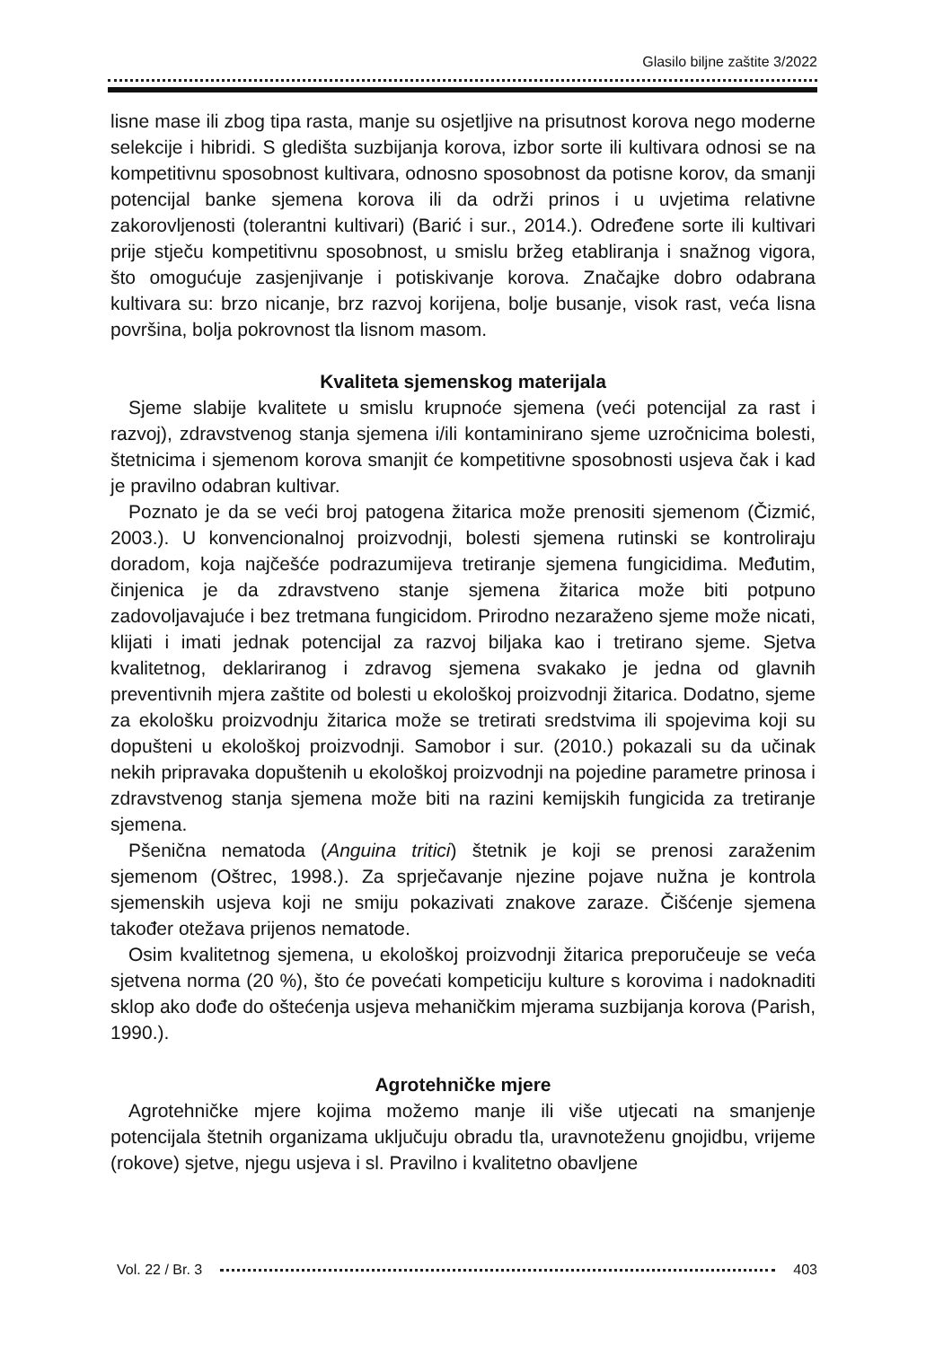Glasilo biljne zaštite 3/2022
lisne mase ili zbog tipa rasta, manje su osjetljive na prisutnost korova nego moderne selekcije i hibridi. S gledišta suzbijanja korova, izbor sorte ili kultivara odnosi se na kompetitivnu sposobnost kultivara, odnosno sposobnost da potisne korov, da smanji potencijal banke sjemena korova ili da održi prinos i u uvjetima relativne zakorovljenosti (tolerantni kultivari) (Barić i sur., 2014.). Određene sorte ili kultivari prije stječu kompetitivnu sposobnost, u smislu bržeg etabliranja i snažnog vigora, što omogućuje zasjenjivanje i potiskivanje korova. Značajke dobro odabrana kultivara su: brzo nicanje, brz razvoj korijena, bolje busanje, visok rast, veća lisna površina, bolja pokrovnost tla lisnom masom.
Kvaliteta sjemenskog materijala
Sjeme slabije kvalitete u smislu krupnoće sjemena (veći potencijal za rast i razvoj), zdravstvenog stanja sjemena i/ili kontaminirano sjeme uzročnicima bolesti, štetnicima i sjemenom korova smanjit će kompetitivne sposobnosti usjeva čak i kad je pravilno odabran kultivar.
Poznato je da se veći broj patogena žitarica može prenositi sjemenom (Čizmić, 2003.). U konvencionalnoj proizvodnji, bolesti sjemena rutinski se kontroliraju doradom, koja najčešće podrazumijeva tretiranje sjemena fungicidima. Međutim, činjenica je da zdravstveno stanje sjemena žitarica može biti potpuno zadovoljavajuće i bez tretmana fungicidom. Prirodno nezaraženo sjeme može nicati, klijati i imati jednak potencijal za razvoj biljaka kao i tretirano sjeme. Sjetva kvalitetnog, deklariranog i zdravog sjemena svakako je jedna od glavnih preventivnih mjera zaštite od bolesti u ekološkoj proizvodnji žitarica. Dodatno, sjeme za ekološku proizvodnju žitarica može se tretirati sredstvima ili spojevima koji su dopušteni u ekološkoj proizvodnji. Samobor i sur. (2010.) pokazali su da učinak nekih pripravaka dopuštenih u ekološkoj proizvodnji na pojedine parametre prinosa i zdravstvenog stanja sjemena može biti na razini kemijskih fungicida za tretiranje sjemena.
Pšenična nematoda (Anguina tritici) štetnik je koji se prenosi zaraženim sjemenom (Oštrec, 1998.). Za sprječavanje njezine pojave nužna je kontrola sjemenskih usjeva koji ne smiju pokazivati znakove zaraze. Čišćenje sjemena također otežava prijenos nematode.
Osim kvalitetnog sjemena, u ekološkoj proizvodnji žitarica preporučeuje se veća sjetvena norma (20 %), što će povećati kompeticiju kulture s korovima i nadoknaditi sklop ako dođe do oštećenja usjeva mehaničkim mjerama suzbijanja korova (Parish, 1990.).
Agrotehničke mjere
Agrotehničke mjere kojima možemo manje ili više utjecati na smanjenje potencijala štetnih organizama uključuju obradu tla, uravnoteženu gnojidbu, vrijeme (rokove) sjetve, njegu usjeva i sl. Pravilno i kvalitetno obavljene
Vol. 22 / Br. 3 403